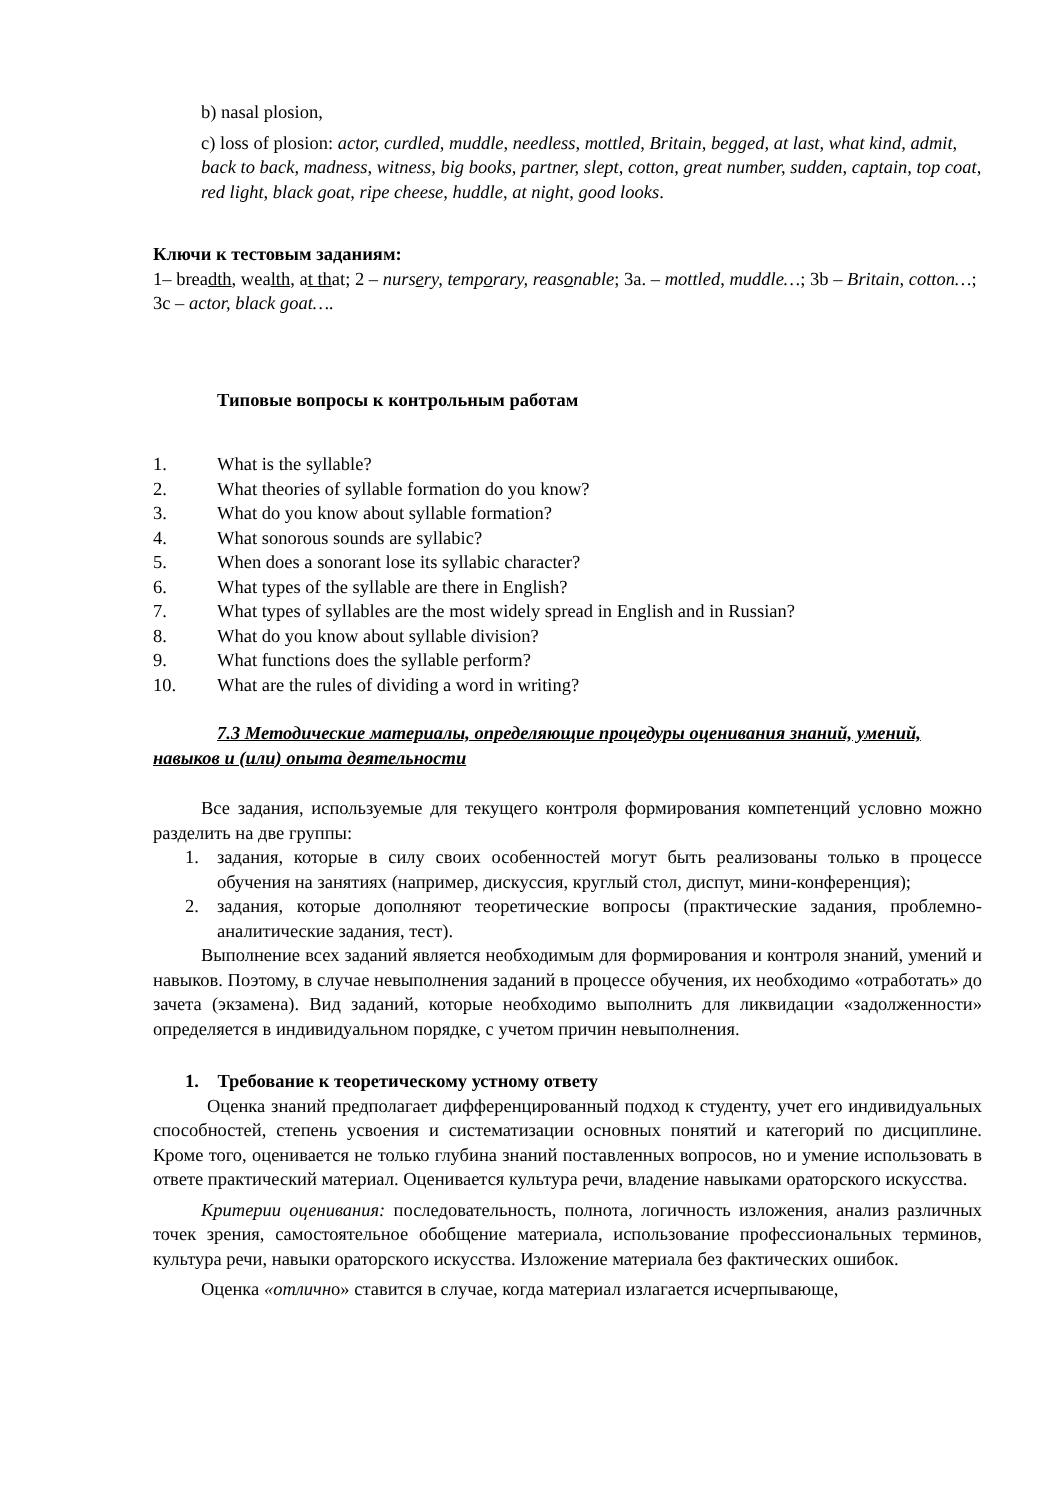b) nasal plosion,
c) loss of plosion: actor, curdled, muddle, needless, mottled, Britain, begged, at last, what kind, admit, back to back, madness, witness, big books, partner, slept, cotton, great number, sudden, captain, top coat, red light, black goat, ripe cheese, huddle, at night, good looks.
Ключи к тестовым заданиям:
1– breadth, wealth, at that; 2 – nursery, temporary, reasonable; 3a. – mottled, muddle…; 3b – Britain, cotton…; 3c – actor, black goat….
Типовые вопросы к контрольным работам
1. What is the syllable?
2. What theories of syllable formation do you know?
3. What do you know about syllable formation?
4. What sonorous sounds are syllabic?
5. When does a sonorant lose its syllabic character?
6. What types of the syllable are there in English?
7. What types of syllables are the most widely spread in English and in Russian?
8. What do you know about syllable division?
9. What functions does the syllable perform?
10. What are the rules of dividing a word in writing?
7.3 Методические материалы, определяющие процедуры оценивания знаний, умений, навыков и (или) опыта деятельности
Все задания, используемые для текущего контроля формирования компетенций условно можно разделить на две группы:
1. задания, которые в силу своих особенностей могут быть реализованы только в процессе обучения на занятиях (например, дискуссия, круглый стол, диспут, мини-конференция);
2. задания, которые дополняют теоретические вопросы (практические задания, проблемно-аналитические задания, тест).
Выполнение всех заданий является необходимым для формирования и контроля знаний, умений и навыков. Поэтому, в случае невыполнения заданий в процессе обучения, их необходимо «отработать» до зачета (экзамена). Вид заданий, которые необходимо выполнить для ликвидации «задолженности» определяется в индивидуальном порядке, с учетом причин невыполнения.
1. Требование к теоретическому устному ответу
Оценка знаний предполагает дифференцированный подход к студенту, учет его индивидуальных способностей, степень усвоения и систематизации основных понятий и категорий по дисциплине. Кроме того, оценивается не только глубина знаний поставленных вопросов, но и умение использовать в ответе практический материал. Оценивается культура речи, владение навыками ораторского искусства.
Критерии оценивания: последовательность, полнота, логичность изложения, анализ различных точек зрения, самостоятельное обобщение материала, использование профессиональных терминов, культура речи, навыки ораторского искусства. Изложение материала без фактических ошибок.
Оценка «отлично» ставится в случае, когда материал излагается исчерпывающе,